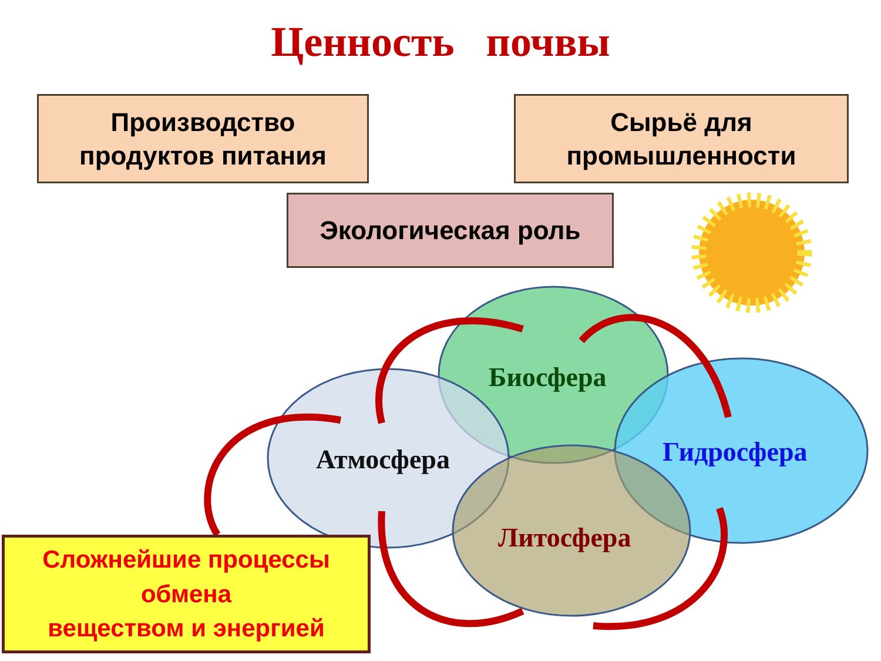Ценность почвы
Производство
продуктов питания
Сырьё для
промышленности
Экологическая роль
Биосфера
Гидросфера
Атмосфера
Литосфера
Сложнейшие процессы
обмена
веществом и энергией